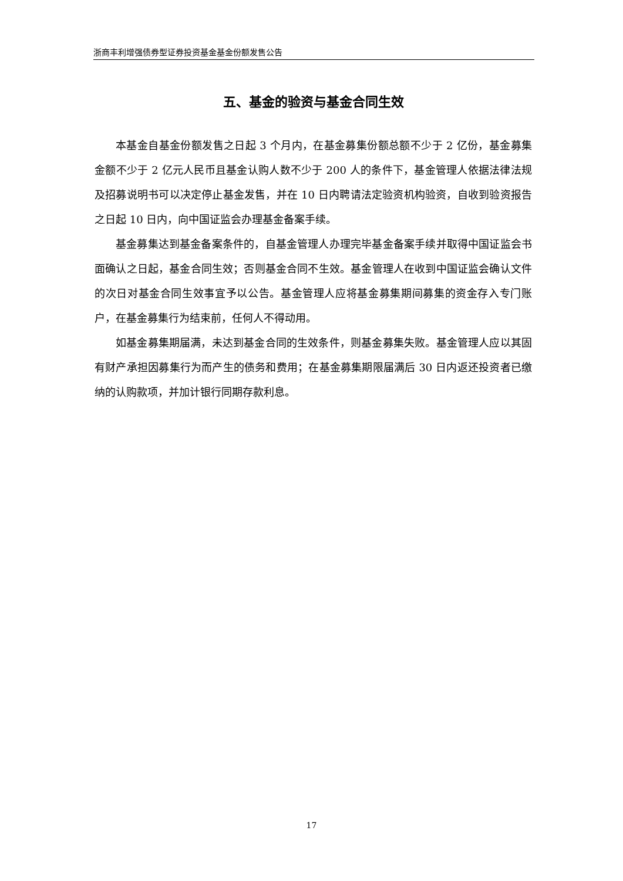浙商丰利增强债券型证券投资基金基金份额发售公告
五、基金的验资与基金合同生效
本基金自基金份额发售之日起 3 个月内，在基金募集份额总额不少于 2 亿份，基金募集金额不少于 2 亿元人民币且基金认购人数不少于 200 人的条件下，基金管理人依据法律法规及招募说明书可以决定停止基金发售，并在 10 日内聘请法定验资机构验资，自收到验资报告之日起 10 日内，向中国证监会办理基金备案手续。
基金募集达到基金备案条件的，自基金管理人办理完毕基金备案手续并取得中国证监会书面确认之日起，基金合同生效；否则基金合同不生效。基金管理人在收到中国证监会确认文件的次日对基金合同生效事宜予以公告。基金管理人应将基金募集期间募集的资金存入专门账户，在基金募集行为结束前，任何人不得动用。
如基金募集期届满，未达到基金合同的生效条件，则基金募集失败。基金管理人应以其固有财产承担因募集行为而产生的债务和费用；在基金募集期限届满后 30 日内返还投资者已缴纳的认购款项，并加计银行同期存款利息。
17